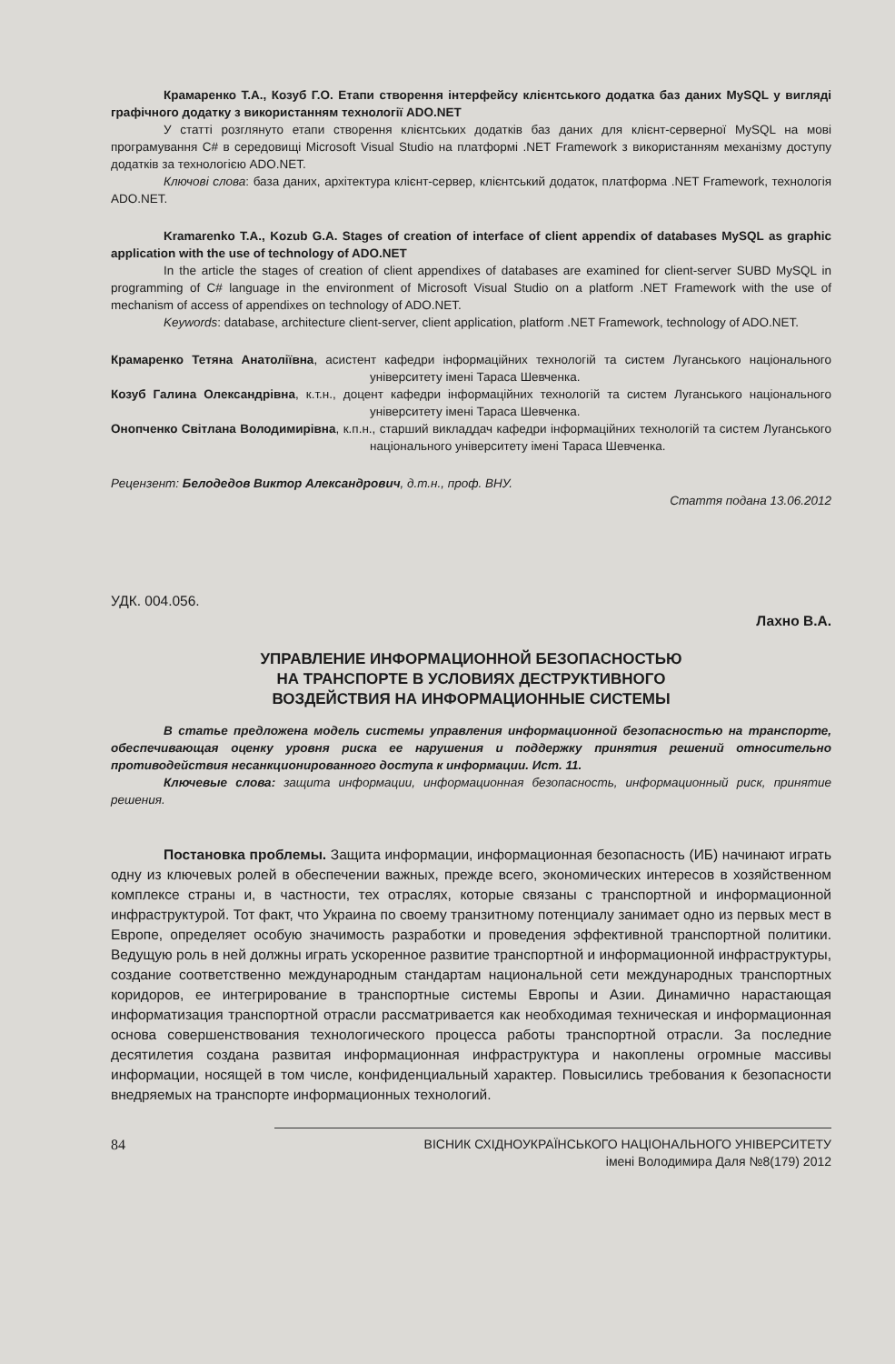Крамаренко Т.А., Козуб Г.О. Етапи створення інтерфейсу клієнтського додатка баз даних MySQL у вигляді графічного додатку з використанням технології ADO.NET
У статті розглянуто етапи створення клієнтських додатків баз даних для клієнт-серверної MySQL на мові програмування C# в середовищі Microsoft Visual Studio на платформі .NET Framework з використанням механізму доступу додатків за технологією ADO.NET.
Ключові слова: база даних, архітектура клієнт-сервер, клієнтський додаток, платформа .NET Framework, технологія ADO.NET.
Kramarenko T.A., Kozub G.A. Stages of creation of interface of client appendix of databases MySQL as graphic application with the use of technology of ADO.NET
In the article the stages of creation of client appendixes of databases are examined for client-server SUBD MySQL in programming of C# language in the environment of Microsoft Visual Studio on a platform .NET Framework with the use of mechanism of access of appendixes on technology of ADO.NET.
Keywords: database, architecture client-server, client application, platform .NET Framework, technology of ADO.NET.
Крамаренко Тетяна Анатоліївна, асистент кафедри інформаційних технологій та систем Луганського національного університету імені Тараса Шевченка.
Козуб Галина Олександрівна, к.т.н., доцент кафедри інформаційних технологій та систем Луганського національного університету імені Тараса Шевченка.
Онопченко Світлана Володимирівна, к.п.н., старший викладдач кафедри інформаційних технологій та систем Луганського національного університету імені Тараса Шевченка.
Рецензент: Белодедов Виктор Александрович, д.т.н., проф. ВНУ.
Стаття подана 13.06.2012
УДК. 004.056.
Лахно В.А.
УПРАВЛЕНИЕ ИНФОРМАЦИОННОЙ БЕЗОПАСНОСТЬЮ
НА ТРАНСПОРТЕ В УСЛОВИЯХ ДЕСТРУКТИВНОГО
ВОЗДЕЙСТВИЯ НА ИНФОРМАЦИОННЫЕ СИСТЕМЫ
В статье предложена модель системы управления информационной безопасностью на транспорте, обеспечивающая оценку уровня риска ее нарушения и поддержку принятия решений относительно противодействия несанкционированного доступа к информации. Ист. 11.
Ключевые слова: защита информации, информационная безопасность, информационный риск, принятие решения.
Постановка проблемы. Защита информации, информационная безопасность (ИБ) начинают играть одну из ключевых ролей в обеспечении важных, прежде всего, экономических интересов в хозяйственном комплексе страны и, в частности, тех отраслях, которые связаны с транспортной и информационной инфраструктурой. Тот факт, что Украина по своему транзитному потенциалу занимает одно из первых мест в Европе, определяет особую значимость разработки и проведения эффективной транспортной политики. Ведущую роль в ней должны играть ускоренное развитие транспортной и информационной инфраструктуры, создание соответственно международным стандартам национальной сети международных транспортных коридоров, ее интегрирование в транспортные системы Европы и Азии. Динамично нарастающая информатизация транспортной отрасли рассматривается как необходимая техническая и информационная основа совершенствования технологического процесса работы транспортной отрасли. За последние десятилетия создана развитая информационная инфраструктура и накоплены огромные массивы информации, носящей в том числе, конфиденциальный характер. Повысились требования к безопасности внедряемых на транспорте информационных технологий.
84 ВІСНИК СХІДНОУКРАЇНСЬКОГО НАЦІОНАЛЬНОГО УНІВЕРСИТЕТУ
імені Володимира Даля №8(179) 2012